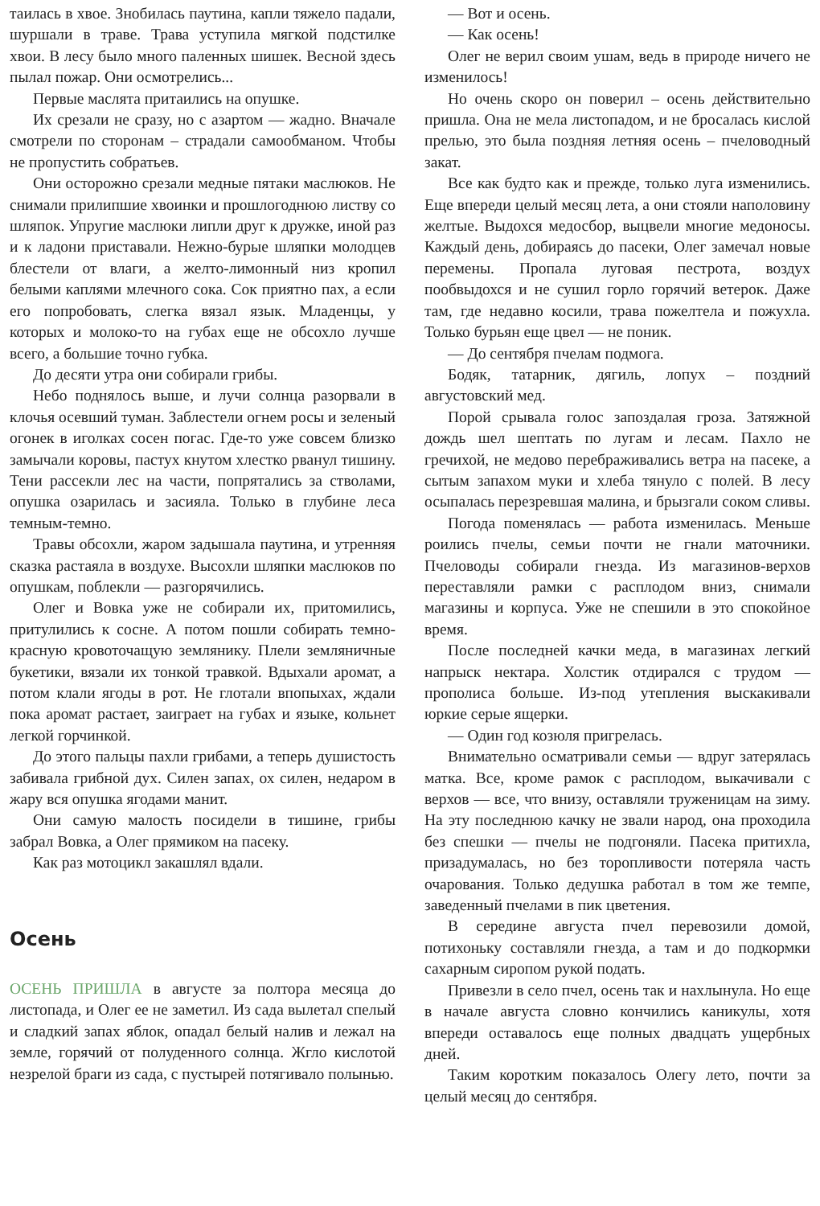таилась в хвое. Знобилась паутина, капли тяжело падали, шуршали в траве. Трава уступила мягкой подстилке хвои. В лесу было много паленных шишек. Весной здесь пылал пожар. Они осмотрелись...
Первые маслята притаились на опушке.
Их срезали не сразу, но с азартом — жадно. Вначале смотрели по сторонам – страдали самообманом. Чтобы не пропустить собратьев.
Они осторожно срезали медные пятаки маслюков. Не снимали прилипшие хвоинки и прошлогоднюю листву со шляпок. Упругие маслюки липли друг к дружке, иной раз и к ладони приставали. Нежно-бурые шляпки молодцев блестели от влаги, а желто-лимонный низ кропил белыми каплями млечного сока. Сок приятно пах, а если его попробовать, слегка вязал язык. Младенцы, у которых и молоко-то на губах еще не обсохло лучше всего, а большие точно губка.
До десяти утра они собирали грибы.
Небо поднялось выше, и лучи солнца разорвали в клочья осевший туман. Заблестели огнем росы и зеленый огонек в иголках сосен погас. Где-то уже совсем близко замычали коровы, пастух кнутом хлестко рванул тишину. Тени рассекли лес на части, попрятались за стволами, опушка озарилась и засияла. Только в глубине леса темным-темно.
Травы обсохли, жаром задышала паутина, и утренняя сказка растаяла в воздухе. Высохли шляпки маслюков по опушкам, поблекли — разгорячились.
Олег и Вовка уже не собирали их, притомились, притулились к сосне. А потом пошли собирать темно-красную кровоточащую землянику. Плели земляничные букетики, вязали их тонкой травкой. Вдыхали аромат, а потом клали ягоды в рот. Не глотали впопыхах, ждали пока аромат растает, заиграет на губах и языке, кольнет легкой горчинкой.
До этого пальцы пахли грибами, а теперь душистость забивала грибной дух. Силен запах, ох силен, недаром в жару вся опушка ягодами манит.
Они самую малость посидели в тишине, грибы забрал Вовка, а Олег прямиком на пасеку.
Как раз мотоцикл закашлял вдали.
Осень
ОСЕНЬ ПРИШЛА в августе за полтора месяца до листопада, и Олег ее не заметил. Из сада вылетал спелый и сладкий запах яблок, опадал белый налив и лежал на земле, горячий от полуденного солнца. Жгло кислотой незрелой браги из сада, с пустырей потягивало полынью.
— Вот и осень.
— Как осень!
Олег не верил своим ушам, ведь в природе ничего не изменилось!
Но очень скоро он поверил – осень действительно пришла. Она не мела листопадом, и не бросалась кислой прелью, это была поздняя летняя осень – пчеловодный закат.
Все как будто как и прежде, только луга изменились. Еще впереди целый месяц лета, а они стояли наполовину желтые. Выдохся медосбор, выцвели многие медоносы. Каждый день, добираясь до пасеки, Олег замечал новые перемены. Пропала луговая пестрота, воздух пообвыдохся и не сушил горло горячий ветерок. Даже там, где недавно косили, трава пожелтела и пожухла. Только бурьян еще цвел — не поник.
— До сентября пчелам подмога.
Бодяк, татарник, дягиль, лопух – поздний августовский мед.
Порой срывала голос запоздалая гроза. Затяжной дождь шел шептать по лугам и лесам. Пахло не гречихой, не медово перебраживались ветра на пасеке, а сытым запахом муки и хлеба тянуло с полей. В лесу осыпалась перезревшая малина, и брызгали соком сливы.
Погода поменялась — работа изменилась. Меньше роились пчелы, семьи почти не гнали маточники. Пчеловоды собирали гнезда. Из магазинов-верхов переставляли рамки с расплодом вниз, снимали магазины и корпуса. Уже не спешили в это спокойное время.
После последней качки меда, в магазинах легкий напрыск нектара. Холстик отдирался с трудом — прополиса больше. Из-под утепления выскакивали юркие серые ящерки.
— Один год козюля пригрелась.
Внимательно осматривали семьи — вдруг затерялась матка. Все, кроме рамок с расплодом, выкачивали с верхов — все, что внизу, оставляли труженицам на зиму. На эту последнюю качку не звали народ, она проходила без спешки — пчелы не подгоняли. Пасека притихла, призадумалась, но без торопливости потеряла часть очарования. Только дедушка работал в том же темпе, заведенный пчелами в пик цветения.
В середине августа пчел перевозили домой, потихоньку составляли гнезда, а там и до подкормки сахарным сиропом рукой подать.
Привезли в село пчел, осень так и нахлынула. Но еще в начале августа словно кончились каникулы, хотя впереди оставалось еще полных двадцать ущербных дней.
Таким коротким показалось Олегу лето, почти за целый месяц до сентября.